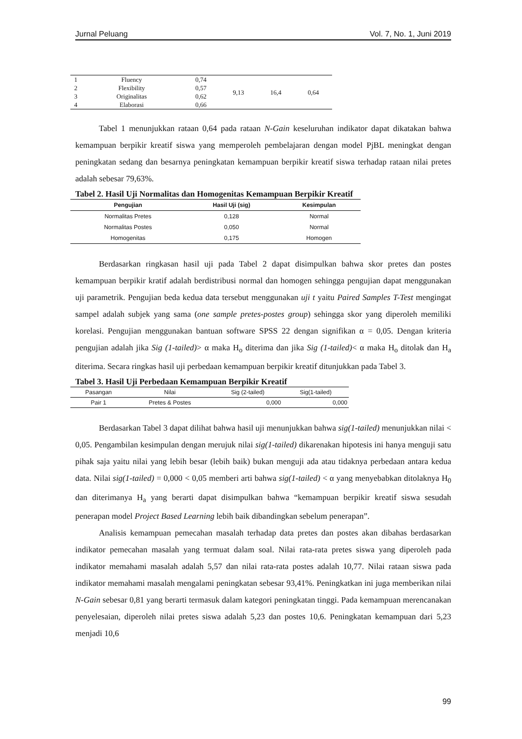Jurnal Peluang Vol. 7, No. 1, Juni 2019
| 1 | Fluency | 0,74 | 9,13 | 16,4 | 0,64 |
| 2 | Flexibility | 0,57 | | | |
| 3 | Originalitas | 0,62 | | | |
| 4 | Elaborasi | 0,66 | | | |
Tabel 1 menunjukkan rataan 0,64 pada rataan N-Gain keseluruhan indikator dapat dikatakan bahwa kemampuan berpikir kreatif siswa yang memperoleh pembelajaran dengan model PjBL meningkat dengan peningkatan sedang dan besarnya peningkatan kemampuan berpikir kreatif siswa terhadap rataan nilai pretes adalah sebesar 79,63%.
Tabel 2. Hasil Uji Normalitas dan Homogenitas Kemampuan Berpikir Kreatif
| Pengujian | Hasil Uji (sig) | Kesimpulan |
| --- | --- | --- |
| Normalitas Pretes | 0,128 | Normal |
| Normalitas Postes | 0,050 | Normal |
| Homogenitas | 0,175 | Homogen |
Berdasarkan ringkasan hasil uji pada Tabel 2 dapat disimpulkan bahwa skor pretes dan postes kemampuan berpikir kratif adalah berdistribusi normal dan homogen sehingga pengujian dapat menggunakan uji parametrik. Pengujian beda kedua data tersebut menggunakan uji t yaitu Paired Samples T-Test mengingat sampel adalah subjek yang sama (one sample pretes-postes group) sehingga skor yang diperoleh memiliki korelasi. Pengujian menggunakan bantuan software SPSS 22 dengan signifikan α = 0,05. Dengan kriteria pengujian adalah jika Sig (1-tailed)> α maka H<sub>o</sub> diterima dan jika Sig (1-tailed)< α maka H<sub>o</sub> ditolak dan H<sub>a</sub> diterima. Secara ringkas hasil uji perbedaan kemampuan berpikir kreatif ditunjukkan pada Tabel 3.
Tabel 3. Hasil Uji Perbedaan Kemampuan Berpikir Kreatif
| Pasangan | Nilai | Sig (2-tailed) | Sig(1-tailed) |
| --- | --- | --- | --- |
| Pair 1 | Pretes & Postes | 0,000 | 0,000 |
Berdasarkan Tabel 3 dapat dilihat bahwa hasil uji menunjukkan bahwa sig(1-tailed) menunjukkan nilai < 0,05. Pengambilan kesimpulan dengan merujuk nilai sig(1-tailed) dikarenakan hipotesis ini hanya menguji satu pihak saja yaitu nilai yang lebih besar (lebih baik) bukan menguji ada atau tidaknya perbedaan antara kedua data. Nilai sig(1-tailed) = 0,000 < 0,05 memberi arti bahwa sig(1-tailed) < α yang menyebabkan ditolaknya H<sub>0</sub> dan diterimanya H<sub>a</sub> yang berarti dapat disimpulkan bahwa “kemampuan berpikir kreatif siswa sesudah penerapan model Project Based Learning lebih baik dibandingkan sebelum penerapan”.
Analisis kemampuan pemecahan masalah terhadap data pretes dan postes akan dibahas berdasarkan indikator pemecahan masalah yang termuat dalam soal. Nilai rata-rata pretes siswa yang diperoleh pada indikator memahami masalah adalah 5,57 dan nilai rata-rata postes adalah 10,77. Nilai rataan siswa pada indikator memahami masalah mengalami peningkatan sebesar 93,41%. Peningkatkan ini juga memberikan nilai N-Gain sebesar 0,81 yang berarti termasuk dalam kategori peningkatan tinggi. Pada kemampuan merencanakan penyelesaian, diperoleh nilai pretes siswa adalah 5,23 dan postes 10,6. Peningkatan kemampuan dari 5,23 menjadi 10,6
99